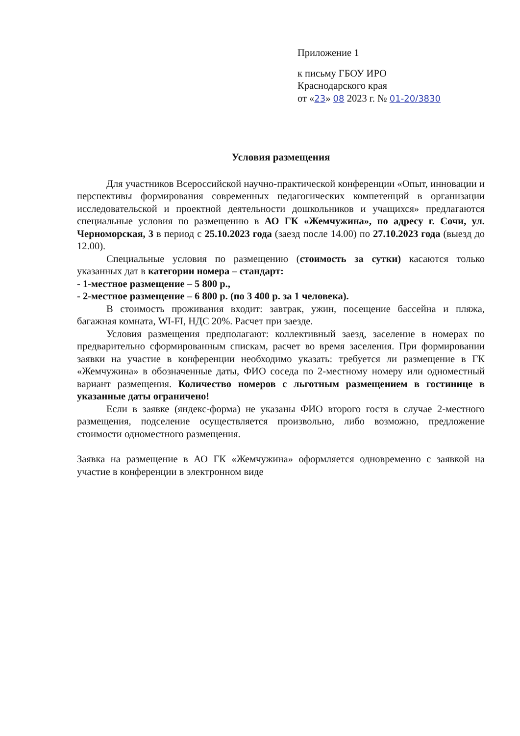Приложение 1
к письму ГБОУ ИРО
Краснодарского края
от «23» 08 2023 г. № 01-20/3830
Условия размещения
Для участников Всероссийской научно-практической конференции «Опыт, инновации и перспективы формирования современных педагогических компетенций в организации исследовательской и проектной деятельности дошкольников и учащихся» предлагаются специальные условия по размещению в АО ГК «Жемчужина», по адресу г. Сочи, ул. Черноморская, 3 в период с 25.10.2023 года (заезд после 14.00) по 27.10.2023 года (выезд до 12.00).
Специальные условия по размещению (стоимость за сутки) касаются только указанных дат в категории номера – стандарт:
- 1-местное размещение – 5 800 р.,
- 2-местное размещение – 6 800 р. (по 3 400 р. за 1 человека).
В стоимость проживания входит: завтрак, ужин, посещение бассейна и пляжа, багажная комната, WI-FI, НДС 20%. Расчет при заезде.
Условия размещения предполагают: коллективный заезд, заселение в номерах по предварительно сформированным спискам, расчет во время заселения. При формировании заявки на участие в конференции необходимо указать: требуется ли размещение в ГК «Жемчужина» в обозначенные даты, ФИО соседа по 2-местному номеру или одноместный вариант размещения. Количество номеров с льготным размещением в гостинице в указанные даты ограничено!
Если в заявке (яндекс-форма) не указаны ФИО второго гостя в случае 2-местного размещения, подселение осуществляется произвольно, либо возможно, предложение стоимости одноместного размещения.
Заявка на размещение в АО ГК «Жемчужина» оформляется одновременно с заявкой на участие в конференции в электронном виде